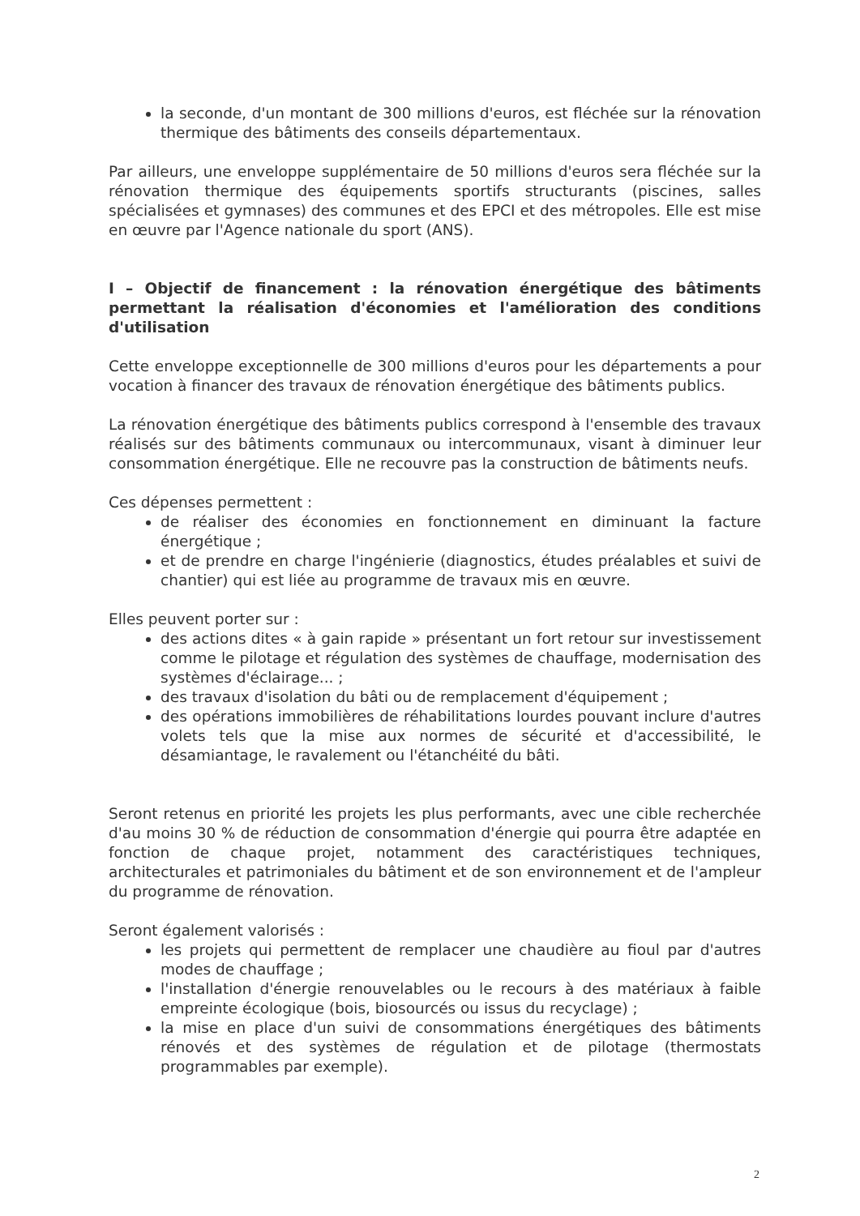la seconde, d'un montant de 300 millions d'euros, est fléchée sur la rénovation thermique des bâtiments des conseils départementaux.
Par ailleurs, une enveloppe supplémentaire de 50 millions d'euros sera fléchée sur la rénovation thermique des équipements sportifs structurants (piscines, salles spécialisées et gymnases) des communes et des EPCI et des métropoles. Elle est mise en œuvre par l'Agence nationale du sport (ANS).
I – Objectif de financement : la rénovation énergétique des bâtiments permettant la réalisation d'économies et l'amélioration des conditions d'utilisation
Cette enveloppe exceptionnelle de 300 millions d'euros pour les départements a pour vocation à financer des travaux de rénovation énergétique des bâtiments publics.
La rénovation énergétique des bâtiments publics correspond à l'ensemble des travaux réalisés sur des bâtiments communaux ou intercommunaux, visant à diminuer leur consommation énergétique. Elle ne recouvre pas la construction de bâtiments neufs.
Ces dépenses permettent :
de réaliser des économies en fonctionnement en diminuant la facture énergétique ;
et de prendre en charge l'ingénierie (diagnostics, études préalables et suivi de chantier) qui est liée au programme de travaux mis en œuvre.
Elles peuvent porter sur :
des actions dites « à gain rapide » présentant un fort retour sur investissement comme le pilotage et régulation des systèmes de chauffage, modernisation des systèmes d'éclairage... ;
des travaux d'isolation du bâti ou de remplacement d'équipement ;
des opérations immobilières de réhabilitations lourdes pouvant inclure d'autres volets tels que la mise aux normes de sécurité et d'accessibilité, le désamiantage, le ravalement ou l'étanchéité du bâti.
Seront retenus en priorité les projets les plus performants, avec une cible recherchée d'au moins 30 % de réduction de consommation d'énergie qui pourra être adaptée en fonction de chaque projet, notamment des caractéristiques techniques, architecturales et patrimoniales du bâtiment et de son environnement et de l'ampleur du programme de rénovation.
Seront également valorisés :
les projets qui permettent de remplacer une chaudière au fioul par d'autres modes de chauffage ;
l'installation d'énergie renouvelables ou le recours à des matériaux à faible empreinte écologique (bois, biosourcés ou issus du recyclage) ;
la mise en place d'un suivi de consommations énergétiques des bâtiments rénovés et des systèmes de régulation et de pilotage (thermostats programmables par exemple).
2